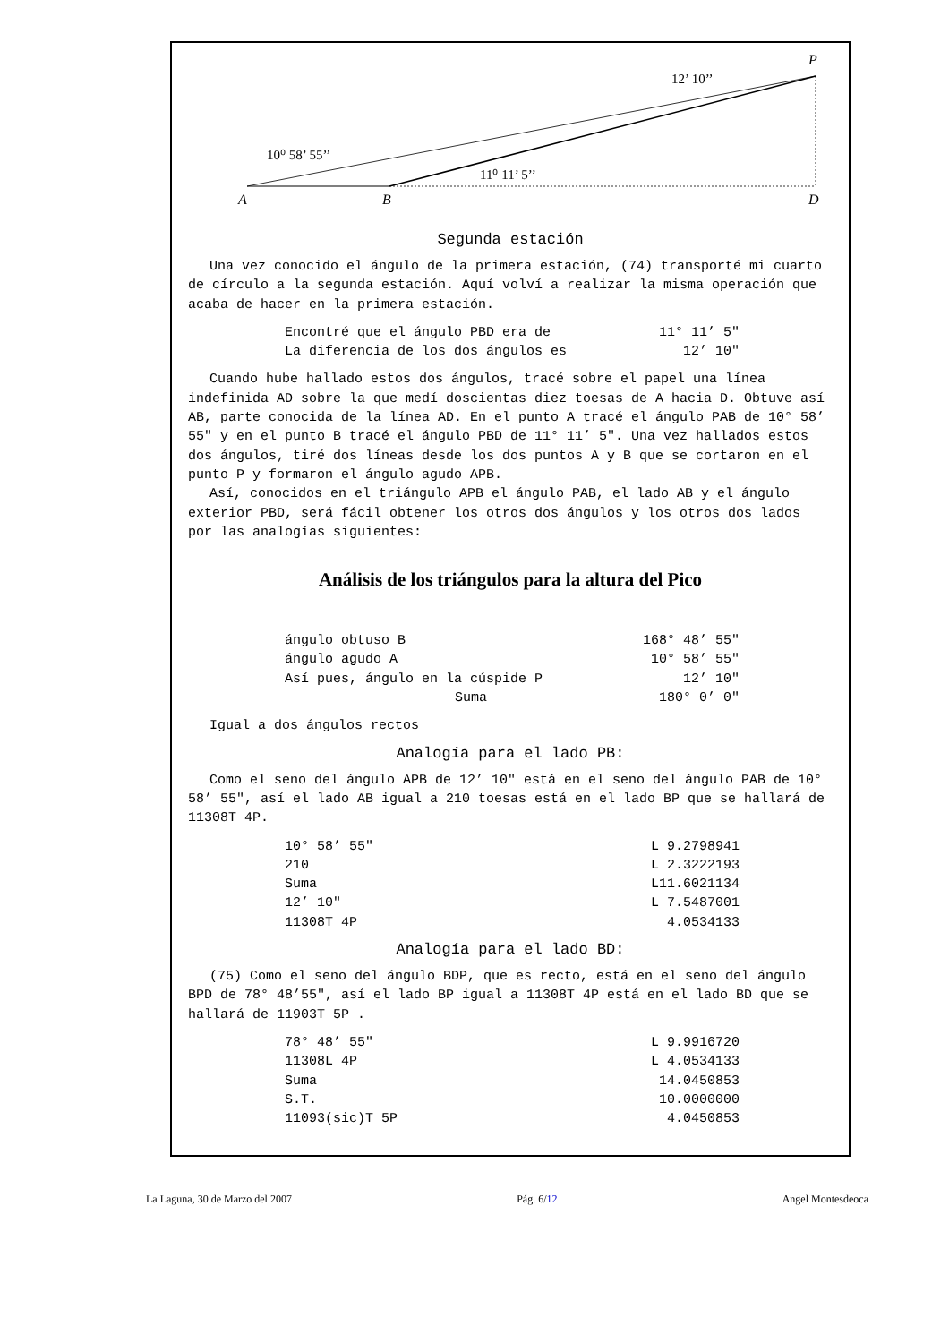A
B
D
P
10⁰ 58’ 55’’
11⁰ 11’ 5’’
12’ 10’’
Segunda estación
Una vez conocido el ángulo de la primera estación, (74) transporté mi cuarto de círculo a la segunda estación. Aquí volví a realizar la misma operación que acaba de hacer en la primera estación.
| Encontré que el ángulo PBD era de | 11° 11’ 5" |
| La diferencia de los dos ángulos es | 12’ 10" |
Cuando hube hallado estos dos ángulos, tracé sobre el papel una línea indefinida AD sobre la que medí doscientas diez toesas de A hacia D. Obtuve así AB, parte conocida de la línea AD. En el punto A tracé el ángulo PAB de 10° 58’ 55" y en el punto B tracé el ángulo PBD de 11° 11’ 5". Una vez hallados estos dos ángulos, tiré dos líneas desde los dos puntos A y B que se cortaron en el punto P y formaron el ángulo agudo APB.
Así, conocidos en el triángulo APB el ángulo PAB, el lado AB y el ángulo exterior PBD, será fácil obtener los otros dos ángulos y los otros dos lados por las analogías siguientes:
Análisis de los triángulos para la altura del Pico
| ángulo obtuso B | 168° 48’ 55" |
| ángulo agudo A | 10° 58’ 55" |
| Así pues, ángulo en la cúspide P | 12’ 10" |
| Suma | 180° 0’ 0" |
Igual a dos ángulos rectos
Analogía para el lado PB:
Como el seno del ángulo APB de 12’ 10" está en el seno del ángulo PAB de 10° 58’ 55", así el lado AB igual a 210 toesas está en el lado BP que se hallará de 11308T 4P.
| 10° 58’ 55" | L 9.2798941 |
| 210 | L 2.3222193 |
| Suma | L11.6021134 |
| 12’ 10" | L 7.5487001 |
| 11308T 4P | 4.0534133 |
Analogía para el lado BD:
(75) Como el seno del ángulo BDP, que es recto, está en el seno del ángulo BPD de 78° 48’55", así el lado BP igual a 11308T 4P está en el lado BD que se hallará de 11903T 5P .
| 78° 48’ 55" | L 9.9916720 |
| 11308L 4P | L 4.0534133 |
| Suma | 14.0450853 |
| S.T. | 10.0000000 |
| 11093(sic)T 5P | 4.0450853 |
La Laguna, 30 de Marzo del 2007 Pág. 6/12 Angel Montesdeoca